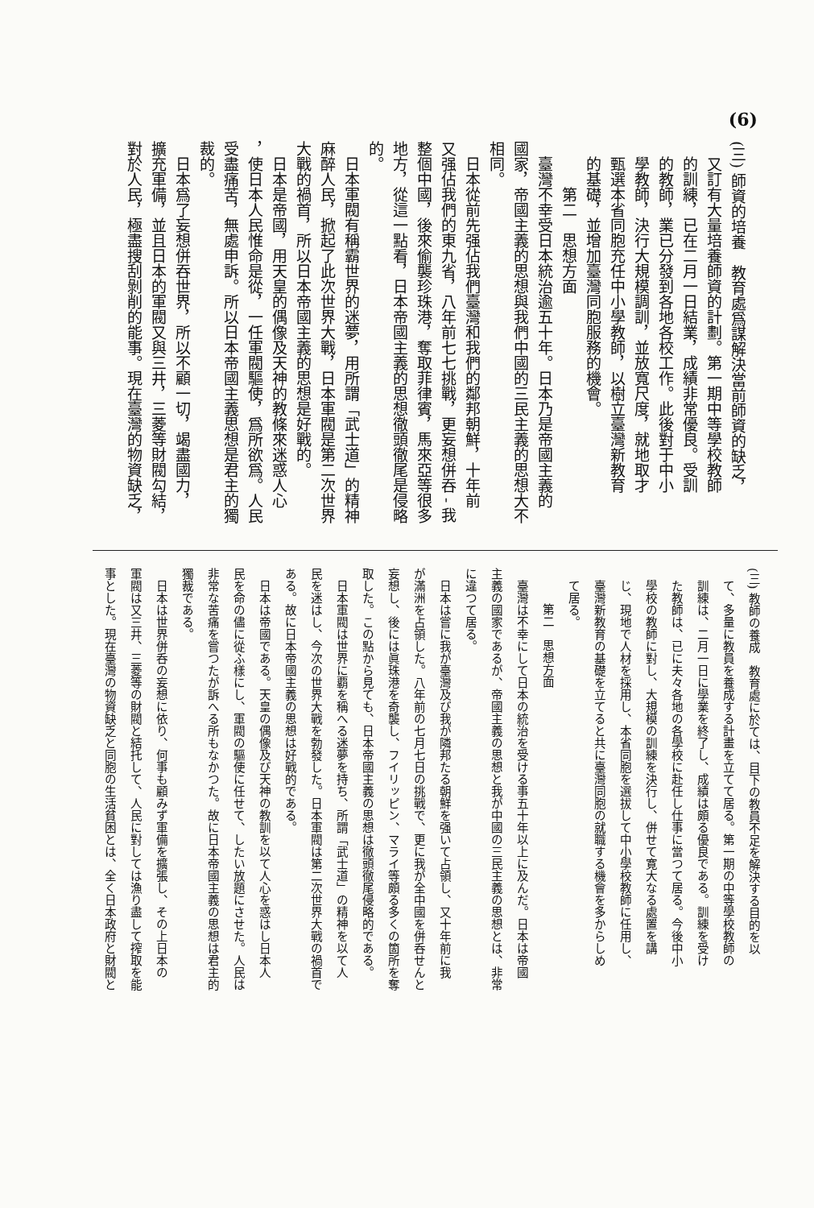(6)
(三) 師資的培養　教育處爲謀解決當前師資的缺乏，
又訂有大量培養師資的計劃。第一期中等學校教師
的訓練，已在二月一日結業，成績非常優良。受訓
的教師，業已分發到各地各校工作。此後對于中小
學教師，決行大規模調訓，並放寬尺度，就地取才
甄選本省同胞充任中小學教師，以樹立臺灣新教育
的基礎，並增加臺灣同胞服務的機會。
第二　思想方面
臺灣不幸受日本統治逾五十年。日本乃是帝國主義的
國家，帝國主義的思想與我們中國的三民主義的思想大不
相同。
日本從前先强佔我們臺灣和我們的鄰邦朝鮮，十年前
又强佔我們的東九省，八年前七七挑戰，更妄想併吞 - 我
整個中國，後來偷襲珍珠港，奪取菲律賓，馬來亞等很多
地方，從這一點看，日本帝國主義的思想徹頭徹尾是侵略
的。
日本軍閥有稱霸世界的迷夢，用所謂「武士道」的精神
麻醉人民，掀起了此次世界大戰，日本軍閥是第二次世界
大戰的禍首，所以日本帝國主義的思想是好戰的。
日本是帝國，用天皇的偶像及天神的教條來迷惑人心
，使日本人民惟命是從，一任軍閥驅使，爲所欲爲。人民
受盡痛苦，無處申訴。所以日本帝國主義思想是君主的獨
裁的。
日本爲了妄想併吞世界，所以不顧一切，竭盡國力，
擴充軍備，並且日本的軍閥又與三井，三菱等財閥勾結，
對於人民，極盡搜刮剝削的能事。現在臺灣的物資缺乏，
(三) 教師の養成　教育處に於ては、目下の教員不足を解決する目的を以
て、多量に教員を養成する計畫を立てて居る。第一期の中等學校教師の
訓練は、二月一日に學業を終了し、成績は頗る優良である。訓練を受け
た教師は、已に夫々各地の各學校に赴任し仕事に當つて居る。今後中小
學校の教師に對し、大規模の訓練を決行し、併せて寛大なる處置を講
じ、現地で人材を採用し、本省同胞を選拔して中小學校教師に任用し、
臺灣新教育の基礎を立てると共に臺灣同胞の就職する機會を多からしめ
て居る。
第二　思想方面
臺灣は不幸にして日本の統治を受ける事五十年以上に及んだ。日本は帝國
主義の國家であるが、帝國主義の思想と我が中國の三民主義の思想とは、非常
に違つて居る。
日本は嘗に我が臺灣及び我が隣邦たる朝鮮を强いて占領し、又十年前に我
が滿洲を占領した。八年前の七月七日の挑戰で、更に我が全中國を併呑せんと
妄想し、後には眞珠港を奇襲し、フイリッピン、マライ等頗る多くの箇所を奪
取した。この點から見ても、日本帝國主義の思想は徹頭徹尾侵略的である。
日本軍閥は世界に覇を稱へる迷夢を持ち、所謂「武士道」の精神を以て人
民を迷はし、今次の世界大戰を勃發した。日本軍閥は第二次世界大戰の禍首で
ある。故に日本帝國主義の思想は好戰的である。
日本は帝國である。天皇の偶像及び天神の教訓を以て人心を惑はし日本人
民を命の儘に從ふ樣にし、軍閥の驅使に任せて、したい放題にさせた。人民は
非常な苦痛を嘗つたが訴へる所もなかつた。故に日本帝國主義の思想は君主的
獨裁である。
日本は世界併呑の妄想に依り、何事も顧みず軍備を擴張し、その上日本の
軍閥は又三井、三菱等の財閥と結托して、人民に對しては漁り盡して搾取を能
事とした。現在臺灣の物資缺乏と同胞の生活貧困とは、全く日本政府と財閥と